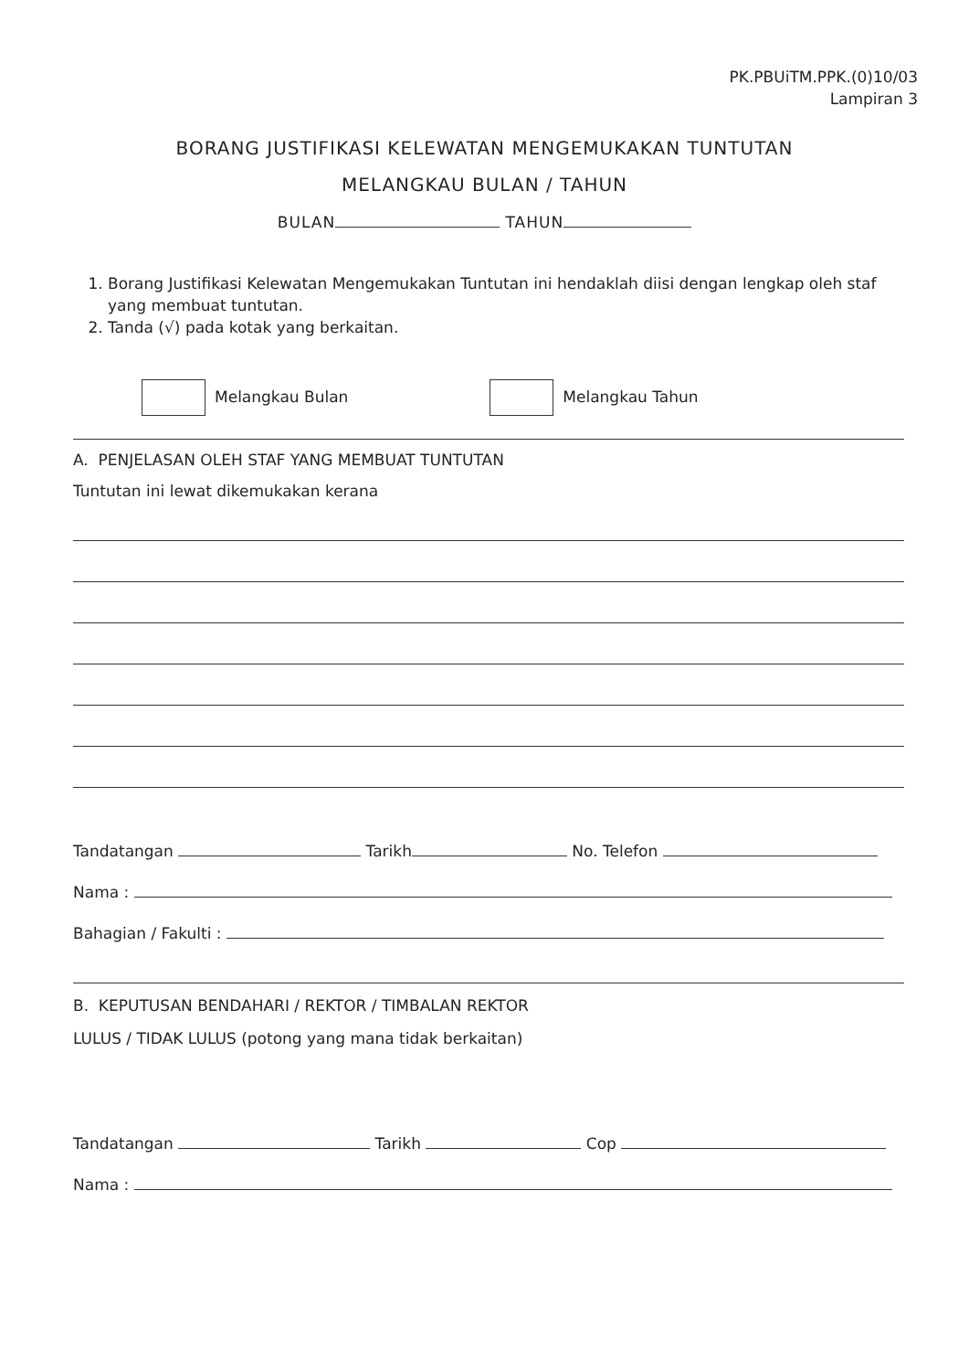PK.PBUiTM.PPK.(0)10/03
Lampiran 3
BORANG JUSTIFIKASI KELEWATAN MENGEMUKAKAN TUNTUTAN
MELANGKAU BULAN / TAHUN
BULAN TAHUN
1. Borang Justifikasi Kelewatan Mengemukakan Tuntutan ini hendaklah diisi dengan lengkap oleh staf yang membuat tuntutan.
2. Tanda (√) pada kotak yang berkaitan.
Melangkau Bulan Melangkau Tahun
A. PENJELASAN OLEH STAF YANG MEMBUAT TUNTUTAN
Tuntutan ini lewat dikemukakan kerana
Tandatangan Tarikh No. Telefon
Nama :
Bahagian / Fakulti :
B. KEPUTUSAN BENDAHARI / REKTOR / TIMBALAN REKTOR
LULUS / TIDAK LULUS (potong yang mana tidak berkaitan)
Tandatangan Tarikh Cop
Nama :